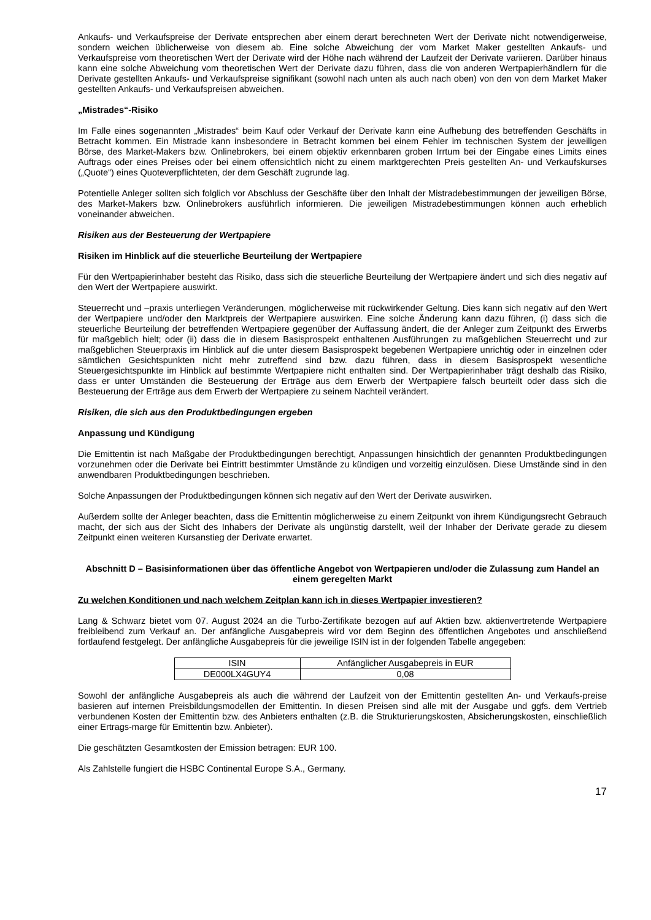Ankaufs- und Verkaufspreise der Derivate entsprechen aber einem derart berechneten Wert der Derivate nicht notwendigerweise, sondern weichen üblicherweise von diesem ab. Eine solche Abweichung der vom Market Maker gestellten Ankaufs- und Verkaufspreise vom theoretischen Wert der Derivate wird der Höhe nach während der Laufzeit der Derivate variieren. Darüber hinaus kann eine solche Abweichung vom theoretischen Wert der Derivate dazu führen, dass die von anderen Wertpapierhändlern für die Derivate gestellten Ankaufs- und Verkaufspreise signifikant (sowohl nach unten als auch nach oben) von den von dem Market Maker gestellten Ankaufs- und Verkaufspreisen abweichen.
„Mistrades“-Risiko
Im Falle eines sogenannten „Mistrades“ beim Kauf oder Verkauf der Derivate kann eine Aufhebung des betreffenden Geschäfts in Betracht kommen. Ein Mistrade kann insbesondere in Betracht kommen bei einem Fehler im technischen System der jeweiligen Börse, des Market-Makers bzw. Onlinebrokers, bei einem objektiv erkennbaren groben Irrtum bei der Eingabe eines Limits eines Auftrags oder eines Preises oder bei einem offensichtlich nicht zu einem marktgerechten Preis gestellten An- und Verkaufskurses („Quote“) eines Quoteverpflichteten, der dem Geschäft zugrunde lag.
Potentielle Anleger sollten sich folglich vor Abschluss der Geschäfte über den Inhalt der Mistradebestimmungen der jeweiligen Börse, des Market-Makers bzw. Onlinebrokers ausführlich informieren. Die jeweiligen Mistradebestimmungen können auch erheblich voneinander abweichen.
Risiken aus der Besteuerung der Wertpapiere
Risiken im Hinblick auf die steuerliche Beurteilung der Wertpapiere
Für den Wertpapierinhaber besteht das Risiko, dass sich die steuerliche Beurteilung der Wertpapiere ändert und sich dies negativ auf den Wert der Wertpapiere auswirkt.
Steuerrecht und –praxis unterliegen Veränderungen, möglicherweise mit rückwirkender Geltung. Dies kann sich negativ auf den Wert der Wertpapiere und/oder den Marktpreis der Wertpapiere auswirken. Eine solche Änderung kann dazu führen, (i) dass sich die steuerliche Beurteilung der betreffenden Wertpapiere gegenüber der Auffassung ändert, die der Anleger zum Zeitpunkt des Erwerbs für maßgeblich hielt; oder (ii) dass die in diesem Basisprospekt enthaltenen Ausführungen zu maßgeblichen Steuerrecht und zur maßgeblichen Steuerpraxis im Hinblick auf die unter diesem Basisprospekt begebenen Wertpapiere unrichtig oder in einzelnen oder sämtlichen Gesichtspunkten nicht mehr zutreffend sind bzw. dazu führen, dass in diesem Basisprospekt wesentliche Steuergesichtspunkte im Hinblick auf bestimmte Wertpapiere nicht enthalten sind. Der Wertpapierinhaber trägt deshalb das Risiko, dass er unter Umständen die Besteuerung der Erträge aus dem Erwerb der Wertpapiere falsch beurteilt oder dass sich die Besteuerung der Erträge aus dem Erwerb der Wertpapiere zu seinem Nachteil verändert.
Risiken, die sich aus den Produktbedingungen ergeben
Anpassung und Kündigung
Die Emittentin ist nach Maßgabe der Produktbedingungen berechtigt, Anpassungen hinsichtlich der genannten Produktbedingungen vorzunehmen oder die Derivate bei Eintritt bestimmter Umstände zu kündigen und vorzeitig einzulösen. Diese Umstände sind in den anwendbaren Produktbedingungen beschrieben.
Solche Anpassungen der Produktbedingungen können sich negativ auf den Wert der Derivate auswirken.
Außerdem sollte der Anleger beachten, dass die Emittentin möglicherweise zu einem Zeitpunkt von ihrem Kündigungsrecht Gebrauch macht, der sich aus der Sicht des Inhabers der Derivate als ungünstig darstellt, weil der Inhaber der Derivate gerade zu diesem Zeitpunkt einen weiteren Kursanstieg der Derivate erwartet.
Abschnitt D – Basisinformationen über das öffentliche Angebot von Wertpapieren und/oder die Zulassung zum Handel an einem geregelten Markt
Zu welchen Konditionen und nach welchem Zeitplan kann ich in dieses Wertpapier investieren?
Lang & Schwarz bietet vom 07. August 2024 an die Turbo-Zertifikate bezogen auf auf Aktien bzw. aktienvertretende Wertpapiere freibleibend zum Verkauf an. Der anfängliche Ausgabepreis wird vor dem Beginn des öffentlichen Angebotes und anschließend fortlaufend festgelegt. Der anfängliche Ausgabepreis für die jeweilige ISIN ist in der folgenden Tabelle angegeben:
| ISIN | Anfänglicher Ausgabepreis in EUR |
| DE000LX4GUY4 | 0,08 |
Sowohl der anfängliche Ausgabepreis als auch die während der Laufzeit von der Emittentin gestellten An- und Verkaufs-preise basieren auf internen Preisbildungsmodellen der Emittentin. In diesen Preisen sind alle mit der Ausgabe und ggfs. dem Vertrieb verbundenen Kosten der Emittentin bzw. des Anbieters enthalten (z.B. die Strukturierungskosten, Absicherungskosten, einschließlich einer Ertrags-marge für Emittentin bzw. Anbieter).
Die geschätzten Gesamtkosten der Emission betragen: EUR 100.
Als Zahlstelle fungiert die HSBC Continental Europe S.A., Germany.
17